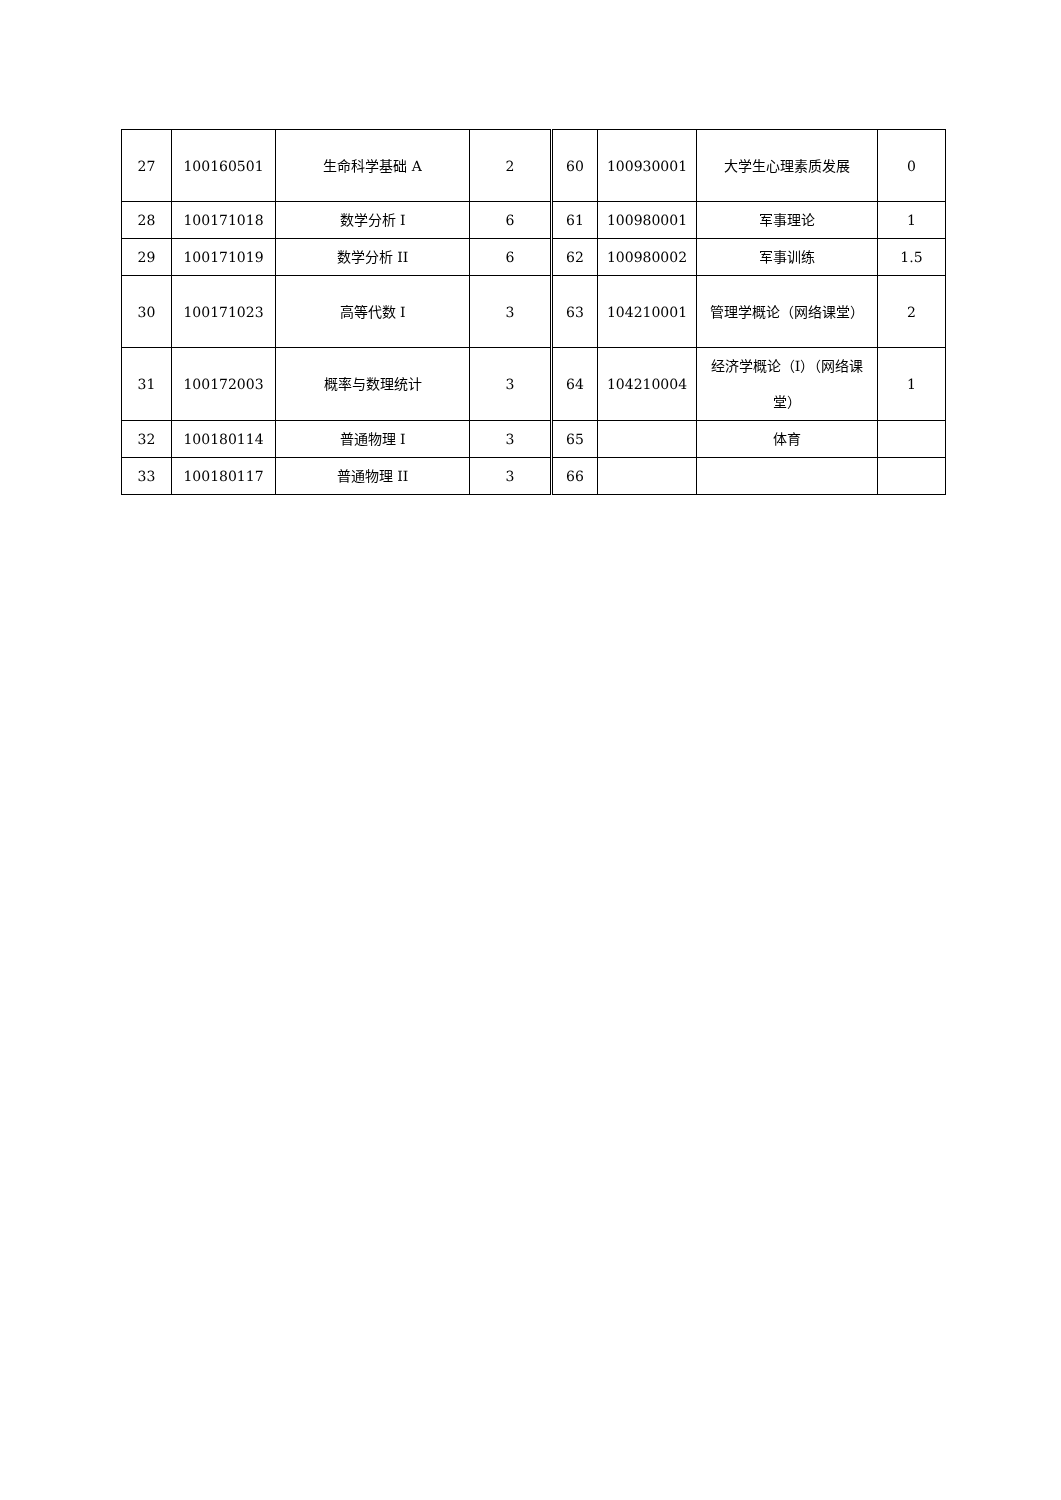| 27 | 100160501 | 生命科学基础 A | 2 | 60 | 100930001 | 大学生心理素质发展 | 0 |
| 28 | 100171018 | 数学分析 I | 6 | 61 | 100980001 | 军事理论 | 1 |
| 29 | 100171019 | 数学分析 II | 6 | 62 | 100980002 | 军事训练 | 1.5 |
| 30 | 100171023 | 高等代数 I | 3 | 63 | 104210001 | 管理学概论（网络课堂） | 2 |
| 31 | 100172003 | 概率与数理统计 | 3 | 64 | 104210004 | 经济学概论（I）（网络课堂） | 1 |
| 32 | 100180114 | 普通物理 I | 3 | 65 | | 体育 | |
| 33 | 100180117 | 普通物理 II | 3 | 66 | | | |